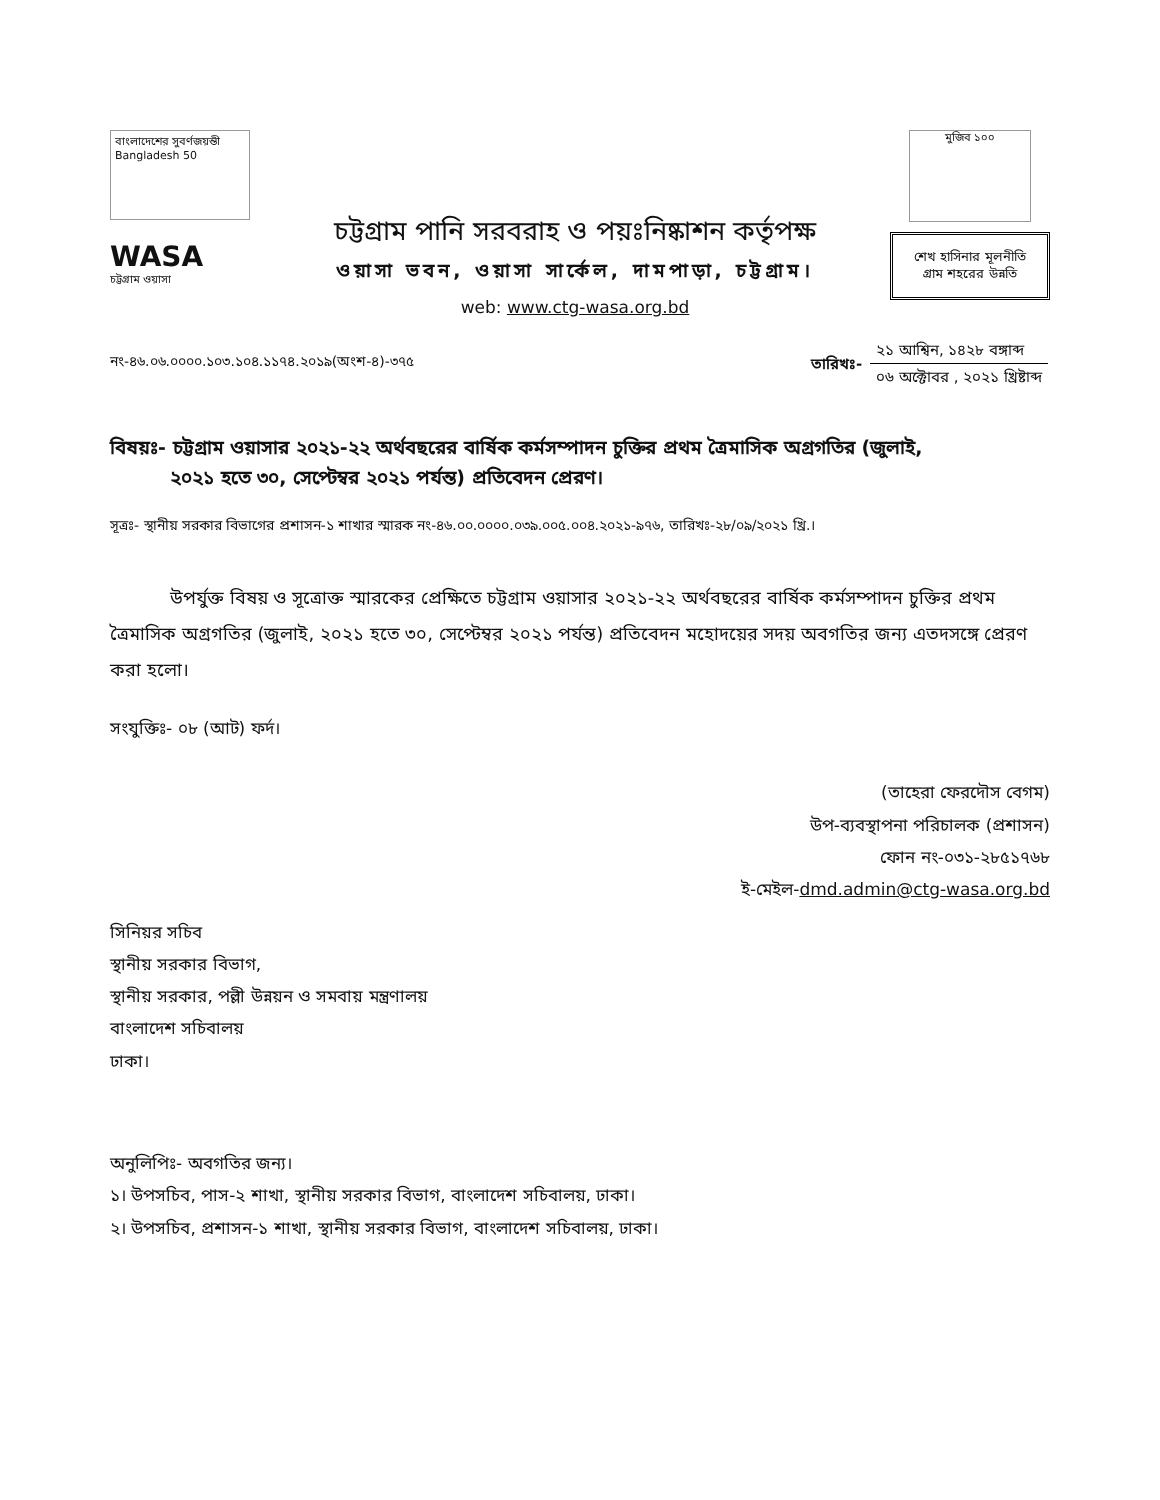বাংলাদেশের সুবর্ণজয়ন্তী Bangladesh 50
WASA
চট্টগ্রাম ওয়াসা
চট্টগ্রাম পানি সরবরাহ ও পয়ঃনিষ্কাশন কর্তৃপক্ষ
ওয়াসা ভবন, ওয়াসা সার্কেল, দামপাড়া, চট্টগ্রাম।
web: www.ctg-wasa.org.bd
মুজিব ১০০
শেখ হাসিনার মূলনীতি
গ্রাম শহরের উন্নতি
নং-৪৬.০৬.০০০০.১০৩.১০৪.১১৭৪.২০১৯(অংশ-৪)-৩৭৫
| তারিখঃ- | ২১ আশ্বিন, ১৪২৮ বঙ্গাব্দ |
| | ০৬ অক্টোবর , ২০২১ খ্রিষ্টাব্দ |
বিষয়ঃ- চট্টগ্রাম ওয়াসার ২০২১-২২ অর্থবছরের বার্ষিক কর্মসম্পাদন চুক্তির প্রথম ত্রৈমাসিক অগ্রগতির (জুলাই,
২০২১ হতে ৩০, সেপ্টেম্বর ২০২১ পর্যন্ত) প্রতিবেদন প্রেরণ।
সূত্রঃ- স্থানীয় সরকার বিভাগের প্রশাসন-১ শাখার স্মারক নং-৪৬.০০.০০০০.০৩৯.০০৫.০০৪.২০২১-৯৭৬, তারিখঃ-২৮/০৯/২০২১ খ্রি.।
উপর্যুক্ত বিষয় ও সূত্রোক্ত স্মারকের প্রেক্ষিতে চট্টগ্রাম ওয়াসার ২০২১-২২ অর্থবছরের বার্ষিক কর্মসম্পাদন চুক্তির প্রথম ত্রৈমাসিক অগ্রগতির (জুলাই, ২০২১ হতে ৩০, সেপ্টেম্বর ২০২১ পর্যন্ত) প্রতিবেদন মহোদয়ের সদয় অবগতির জন্য এতদসঙ্গে প্রেরণ করা হলো।
সংযুক্তিঃ- ০৮ (আট) ফর্দ।
(তাহেরা ফেরদৌস বেগম)
উপ-ব্যবস্থাপনা পরিচালক (প্রশাসন)
ফোন নং-০৩১-২৮৫১৭৬৮
ই-মেইল-dmd.admin@ctg-wasa.org.bd
সিনিয়র সচিব
স্থানীয় সরকার বিভাগ,
স্থানীয় সরকার, পল্লী উন্নয়ন ও সমবায় মন্ত্রণালয়
বাংলাদেশ সচিবালয়
ঢাকা।
অনুলিপিঃ- অবগতির জন্য।
১। উপসচিব, পাস-২ শাখা, স্থানীয় সরকার বিভাগ, বাংলাদেশ সচিবালয়, ঢাকা।
২। উপসচিব, প্রশাসন-১ শাখা, স্থানীয় সরকার বিভাগ, বাংলাদেশ সচিবালয়, ঢাকা।